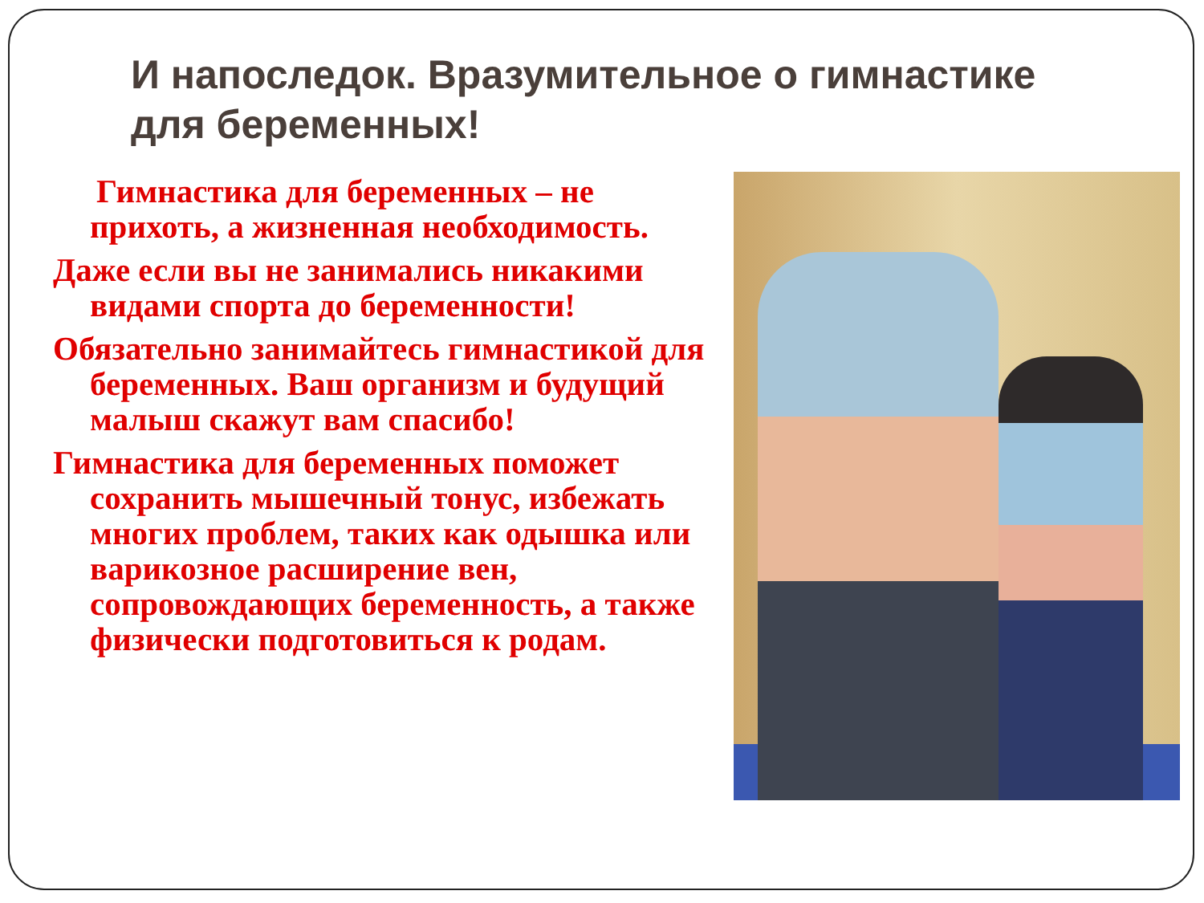И напоследок. Вразумительное о гимнастике для беременных!
Гимнастика для беременных – не прихоть, а жизненная необходимость.
Даже если вы не занимались никакими видами спорта до беременности!
Обязательно занимайтесь гимнастикой для беременных. Ваш организм и будущий малыш скажут вам спасибо!
Гимнастика для беременных поможет сохранить мышечный тонус, избежать многих проблем, таких как одышка или варикозное расширение вен, сопровождающих беременность, а также физически подготовиться к родам.